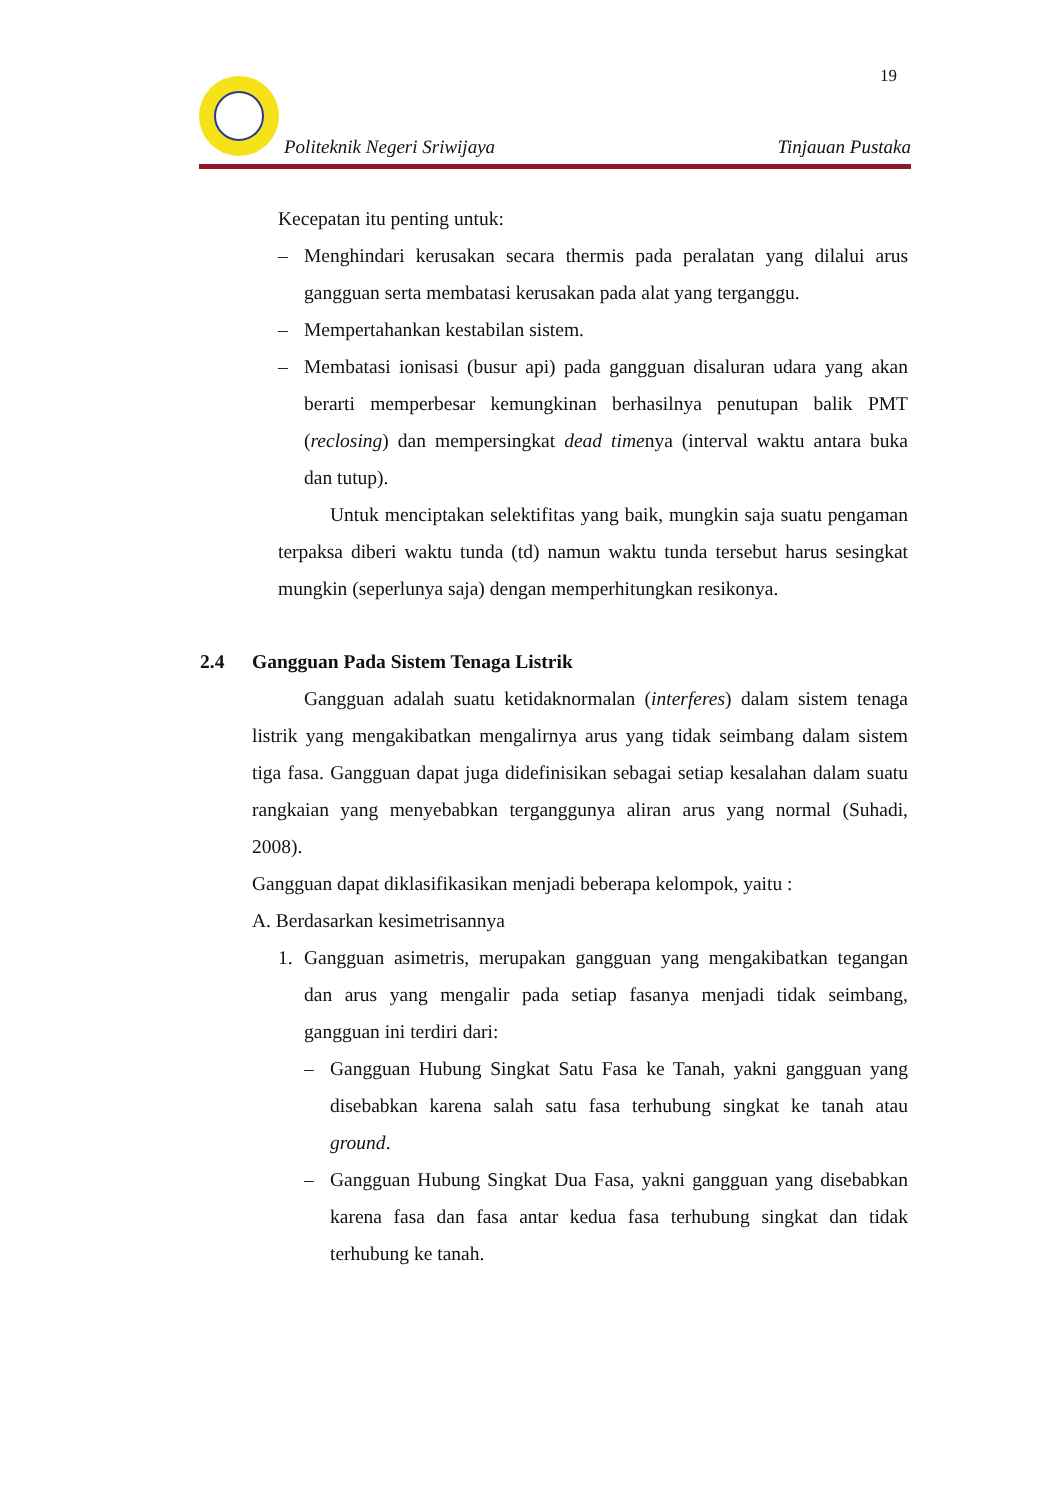19
Politeknik Negeri Sriwijaya Tinjauan Pustaka
Kecepatan itu penting untuk:
– Menghindari kerusakan secara thermis pada peralatan yang dilalui arus gangguan serta membatasi kerusakan pada alat yang terganggu.
– Mempertahankan kestabilan sistem.
– Membatasi ionisasi (busur api) pada gangguan disaluran udara yang akan berarti memperbesar kemungkinan berhasilnya penutupan balik PMT (reclosing) dan mempersingkat dead timenya (interval waktu antara buka dan tutup).
Untuk menciptakan selektifitas yang baik, mungkin saja suatu pengaman terpaksa diberi waktu tunda (td) namun waktu tunda tersebut harus sesingkat mungkin (seperlunya saja) dengan memperhitungkan resikonya.
2.4 Gangguan Pada Sistem Tenaga Listrik
Gangguan adalah suatu ketidaknormalan (interferes) dalam sistem tenaga listrik yang mengakibatkan mengalirnya arus yang tidak seimbang dalam sistem tiga fasa. Gangguan dapat juga didefinisikan sebagai setiap kesalahan dalam suatu rangkaian yang menyebabkan terganggunya aliran arus yang normal (Suhadi, 2008).
Gangguan dapat diklasifikasikan menjadi beberapa kelompok, yaitu :
A. Berdasarkan kesimetrisannya
1. Gangguan asimetris, merupakan gangguan yang mengakibatkan tegangan dan arus yang mengalir pada setiap fasanya menjadi tidak seimbang, gangguan ini terdiri dari:
– Gangguan Hubung Singkat Satu Fasa ke Tanah, yakni gangguan yang disebabkan karena salah satu fasa terhubung singkat ke tanah atau ground.
– Gangguan Hubung Singkat Dua Fasa, yakni gangguan yang disebabkan karena fasa dan fasa antar kedua fasa terhubung singkat dan tidak terhubung ke tanah.